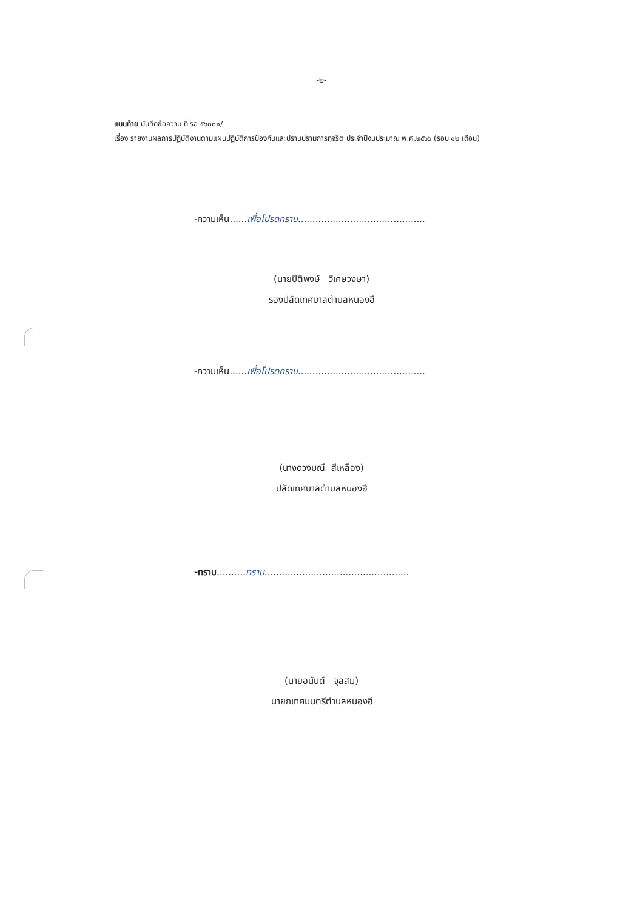-๒-
แนบท้าย บันทึกข้อความ ที่ รอ ๕๖๐๐๑/
เรื่อง รายงานผลการปฏิบัติงานตามแผนปฏิบัติการป้องกันและปราบปรามการทุจริต ประจำปีงบประมาณ พ.ศ.๒๕๖๖ (รอบ ๑๒ เดือน)
-ความเห็น......เพื่อโปรดทราบ............................................
(นายปิติพงษ์ วิเศษวงษา)
รองปลัดเทศบาลตำบลหนองฮี
-ความเห็น......เพื่อโปรดทราบ............................................
(นางดวงมณี สีเหลือง)
ปลัดเทศบาลตำบลหนองฮี
-ทราบ..........ทราบ..................................................
(นายอนันต์ จุลสม)
นายกเทศมนตรีตำบลหนองฮี